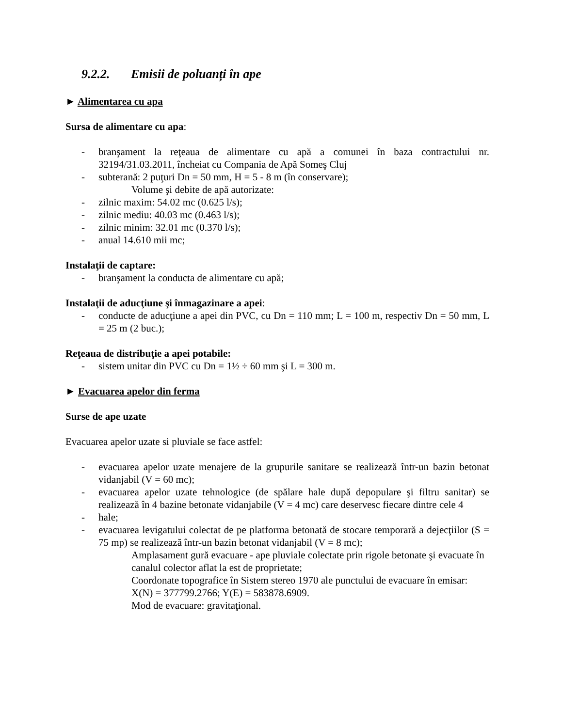9.2.2. Emisii de poluanți în ape
► Alimentarea cu apa
Sursa de alimentare cu apa:
- branşament la reţeaua de alimentare cu apă a comunei în baza contractului nr. 32194/31.03.2011, încheiat cu Compania de Apă Someş Cluj
- subterană: 2 puţuri Dn = 50 mm, H = 5 - 8 m (în conservare);
Volume şi debite de apă autorizate:
- zilnic maxim: 54.02 mc (0.625 l/s);
- zilnic mediu: 40.03 mc (0.463 l/s);
- zilnic minim: 32.01 mc (0.370 l/s);
- anual 14.610 mii mc;
Instalaţii de captare:
- branşament la conducta de alimentare cu apă;
Instalaţii de aducţiune şi înmagazinare a apei:
- conducte de aducţiune a apei din PVC, cu Dn = 110 mm; L = 100 m, respectiv Dn = 50 mm, L = 25 m (2 buc.);
Reţeaua de distribuţie a apei potabile:
- sistem unitar din PVC cu Dn = 1½ ÷ 60 mm şi L = 300 m.
► Evacuarea apelor din ferma
Surse de ape uzate
Evacuarea apelor uzate si pluviale se face astfel:
- evacuarea apelor uzate menajere de la grupurile sanitare se realizează într-un bazin betonat vidanjabil (V = 60 mc);
- evacuarea apelor uzate tehnologice (de spălare hale după depopulare şi filtru sanitar) se realizează în 4 bazine betonate vidanjabile (V = 4 mc) care deservesc fiecare dintre cele 4
- hale;
- evacuarea levigatului colectat de pe platforma betonată de stocare temporară a dejecţiilor (S = 75 mp) se realizează într-un bazin betonat vidanjabil (V = 8 mc);
Amplasament gură evacuare - ape pluviale colectate prin rigole betonate şi evacuate în canalul colector aflat la est de proprietate;
Coordonate topografice în Sistem stereo 1970 ale punctului de evacuare în emisar: X(N) = 377799.2766; Y(E) = 583878.6909.
Mod de evacuare: gravitaţional.